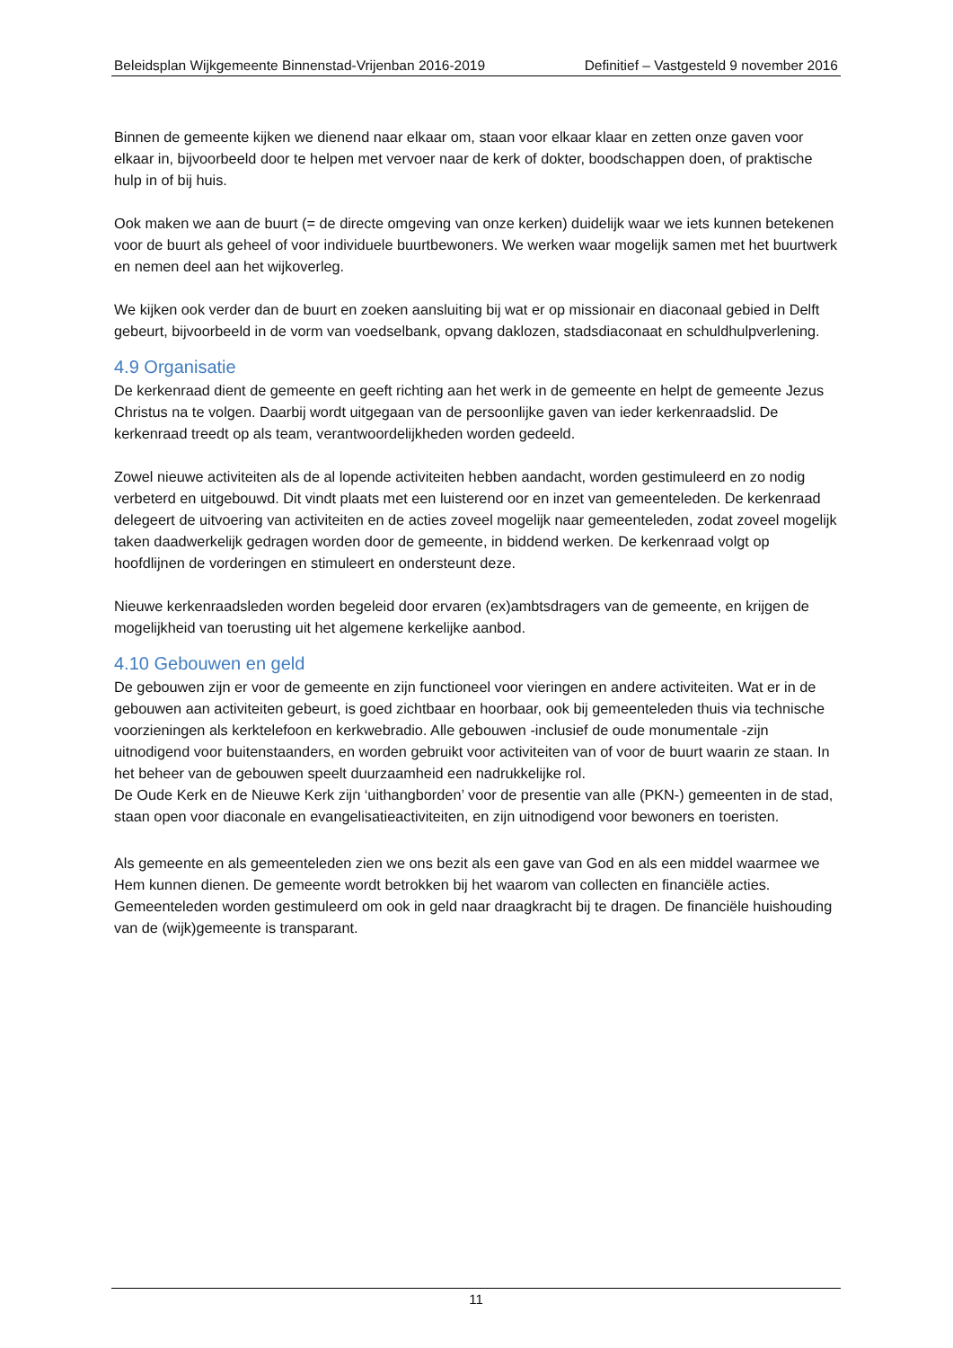Beleidsplan Wijkgemeente Binnenstad-Vrijenban 2016-2019 Definitief – Vastgesteld 9 november 2016
Binnen de gemeente kijken we dienend naar elkaar om, staan voor elkaar klaar en zetten onze gaven voor elkaar in, bijvoorbeeld door te helpen met vervoer naar de kerk of dokter, boodschappen doen, of praktische hulp in of bij huis.
Ook maken we aan de buurt (= de directe omgeving van onze kerken) duidelijk waar we iets kunnen betekenen voor de buurt als geheel of voor individuele buurtbewoners. We werken waar mogelijk samen met het buurtwerk en nemen deel aan het wijkoverleg.
We kijken ook verder dan de buurt en zoeken aansluiting bij wat er op missionair en diaconaal gebied in Delft gebeurt, bijvoorbeeld in de vorm van voedselbank, opvang daklozen, stadsdiaconaat en schuldhulpverlening.
4.9 Organisatie
De kerkenraad dient de gemeente en geeft richting aan het werk in de gemeente en helpt de gemeente Jezus Christus na te volgen. Daarbij wordt uitgegaan van de persoonlijke gaven van ieder kerkenraadslid. De kerkenraad treedt op als team, verantwoordelijkheden worden gedeeld.
Zowel nieuwe activiteiten als de al lopende activiteiten hebben aandacht, worden gestimuleerd en zo nodig verbeterd en uitgebouwd. Dit vindt plaats met een luisterend oor en inzet van gemeenteleden. De kerkenraad delegeert de uitvoering van activiteiten en de acties zoveel mogelijk naar gemeenteleden, zodat zoveel mogelijk taken daadwerkelijk gedragen worden door de gemeente, in biddend werken. De kerkenraad volgt op hoofdlijnen de vorderingen en stimuleert en ondersteunt deze.
Nieuwe kerkenraadsleden worden begeleid door ervaren (ex)ambtsdragers van de gemeente, en krijgen de mogelijkheid van toerusting uit het algemene kerkelijke aanbod.
4.10 Gebouwen en geld
De gebouwen zijn er voor de gemeente en zijn functioneel voor vieringen en andere activiteiten. Wat er in de gebouwen aan activiteiten gebeurt, is goed zichtbaar en hoorbaar, ook bij gemeenteleden thuis via technische voorzieningen als kerktelefoon en kerkwebradio. Alle gebouwen -inclusief de oude monumentale -zijn uitnodigend voor buitenstaanders, en worden gebruikt voor activiteiten van of voor de buurt waarin ze staan. In het beheer van de gebouwen speelt duurzaamheid een nadrukkelijke rol.
De Oude Kerk en de Nieuwe Kerk zijn ‘uithangborden’ voor de presentie van alle (PKN-) gemeenten in de stad, staan open voor diaconale en evangelisatieactiviteiten, en zijn uitnodigend voor bewoners en toeristen.
Als gemeente en als gemeenteleden zien we ons bezit als een gave van God en als een middel waarmee we Hem kunnen dienen. De gemeente wordt betrokken bij het waarom van collecten en financiële acties. Gemeenteleden worden gestimuleerd om ook in geld naar draagkracht bij te dragen. De financiële huishouding van de (wijk)gemeente is transparant.
11